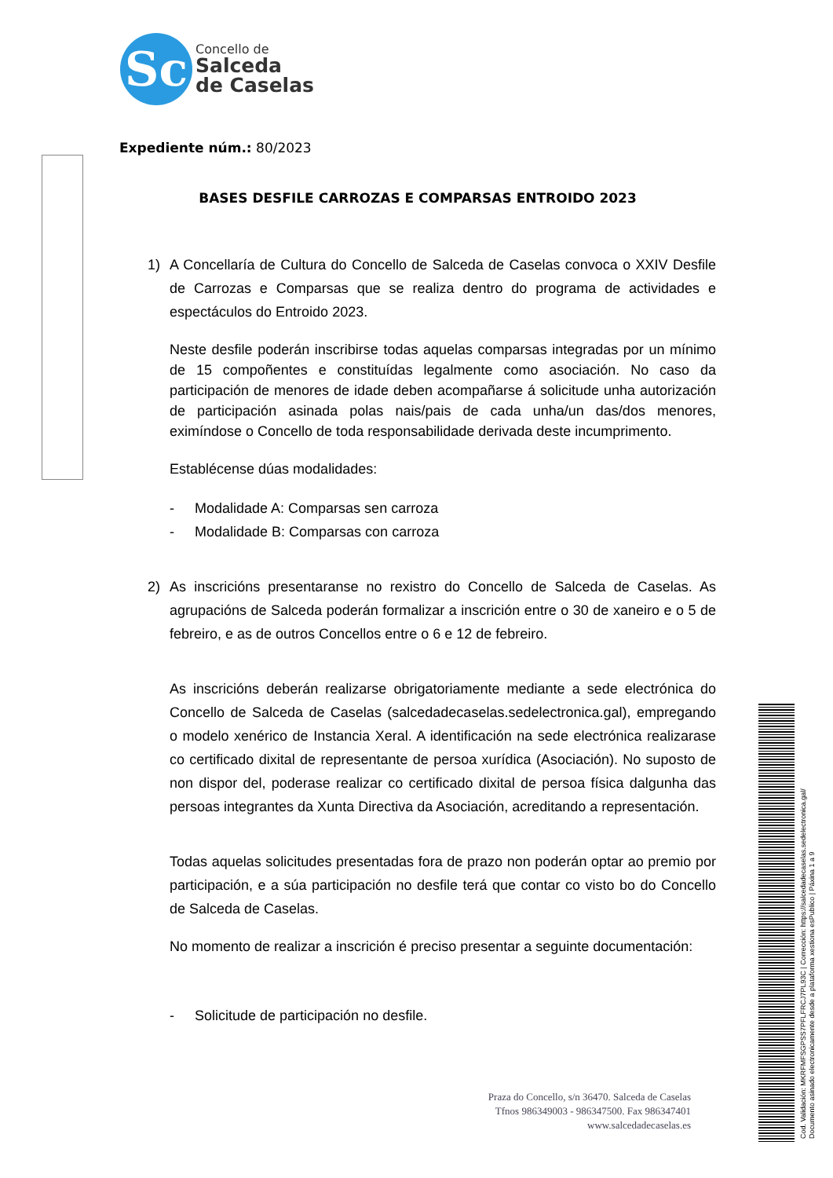Sc
Concello de
Salceda
de Caselas
Expediente núm.: 80/2023
BASES DESFILE CARROZAS E COMPARSAS ENTROIDO 2023
1) A Concellaría de Cultura do Concello de Salceda de Caselas convoca o XXIV Desfile de Carrozas e Comparsas que se realiza dentro do programa de actividades e espectáculos do Entroido 2023.
Neste desfile poderán inscribirse todas aquelas comparsas integradas por un mínimo de 15 compoñentes e constituídas legalmente como asociación. No caso da participación de menores de idade deben acompañarse á solicitude unha autorización de participación asinada polas nais/pais de cada unha/un das/dos menores, eximíndose o Concello de toda responsabilidade derivada deste incumprimento.
Establécense dúas modalidades:
- Modalidade A: Comparsas sen carroza
- Modalidade B: Comparsas con carroza
2) As inscricións presentaranse no rexistro do Concello de Salceda de Caselas. As agrupacións de Salceda poderán formalizar a inscrición entre o 30 de xaneiro e o 5 de febreiro, e as de outros Concellos entre o 6 e 12 de febreiro.
As inscricións deberán realizarse obrigatoriamente mediante a sede electrónica do Concello de Salceda de Caselas (salcedadecaselas.sedelectronica.gal), empregando o modelo xenérico de Instancia Xeral. A identificación na sede electrónica realizarase co certificado dixital de representante de persoa xurídica (Asociación). No suposto de non dispor del, poderase realizar co certificado dixital de persoa física dalgunha das persoas integrantes da Xunta Directiva da Asociación, acreditando a representación.
Todas aquelas solicitudes presentadas fora de prazo non poderán optar ao premio por participación, e a súa participación no desfile terá que contar co visto bo do Concello de Salceda de Caselas.
No momento de realizar a inscrición é preciso presentar a seguinte documentación:
- Solicitude de participación no desfile.
Praza do Concello, s/n 36470. Salceda de Caselas
Tfnos 986349003 - 986347500. Fax 986347401
www.salcedadecaselas.es
Cod. Validación: MKRFMFSGPSS7PFLFRCJ7PL93C | Corrección: https://salcedadecaselas.sedelectronica.gal/
Documento asinado electronicamente desde a plataforma xestiona esPublico | Páxina 1 a 9